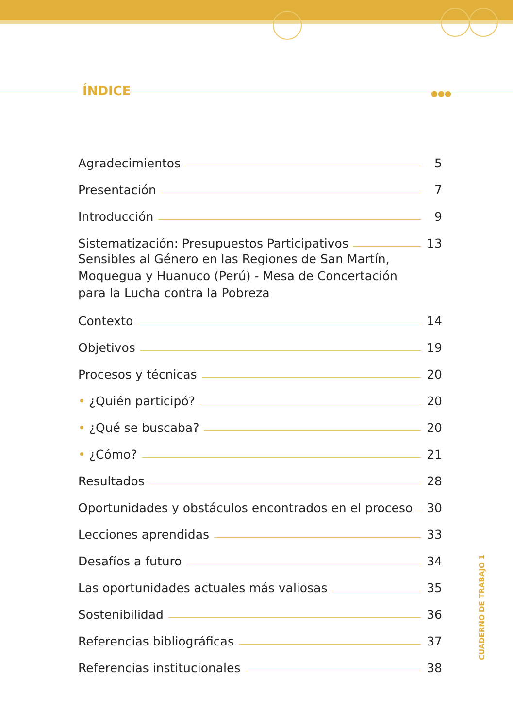ÍNDICE ●●●
Agradecimientos 5
Presentación 7
Introducción 9
Sistematización: Presupuestos Participativos 13
Sensibles al Género en las Regiones de San Martín,
Moquegua y Huanuco (Perú) - Mesa de Concertación
para la Lucha contra la Pobreza
Contexto 14
Objetivos 19
Procesos y técnicas 20
• ¿Quién participó? 20
• ¿Qué se buscaba? 20
• ¿Cómo? 21
Resultados 28
Oportunidades y obstáculos encontrados en el proceso 30
Lecciones aprendidas 33
Desafíos a futuro 34
Las oportunidades actuales más valiosas 35
Sostenibilidad 36
Referencias bibliográficas 37
Referencias institucionales 38
CUADERNO DE TRABAJO 1